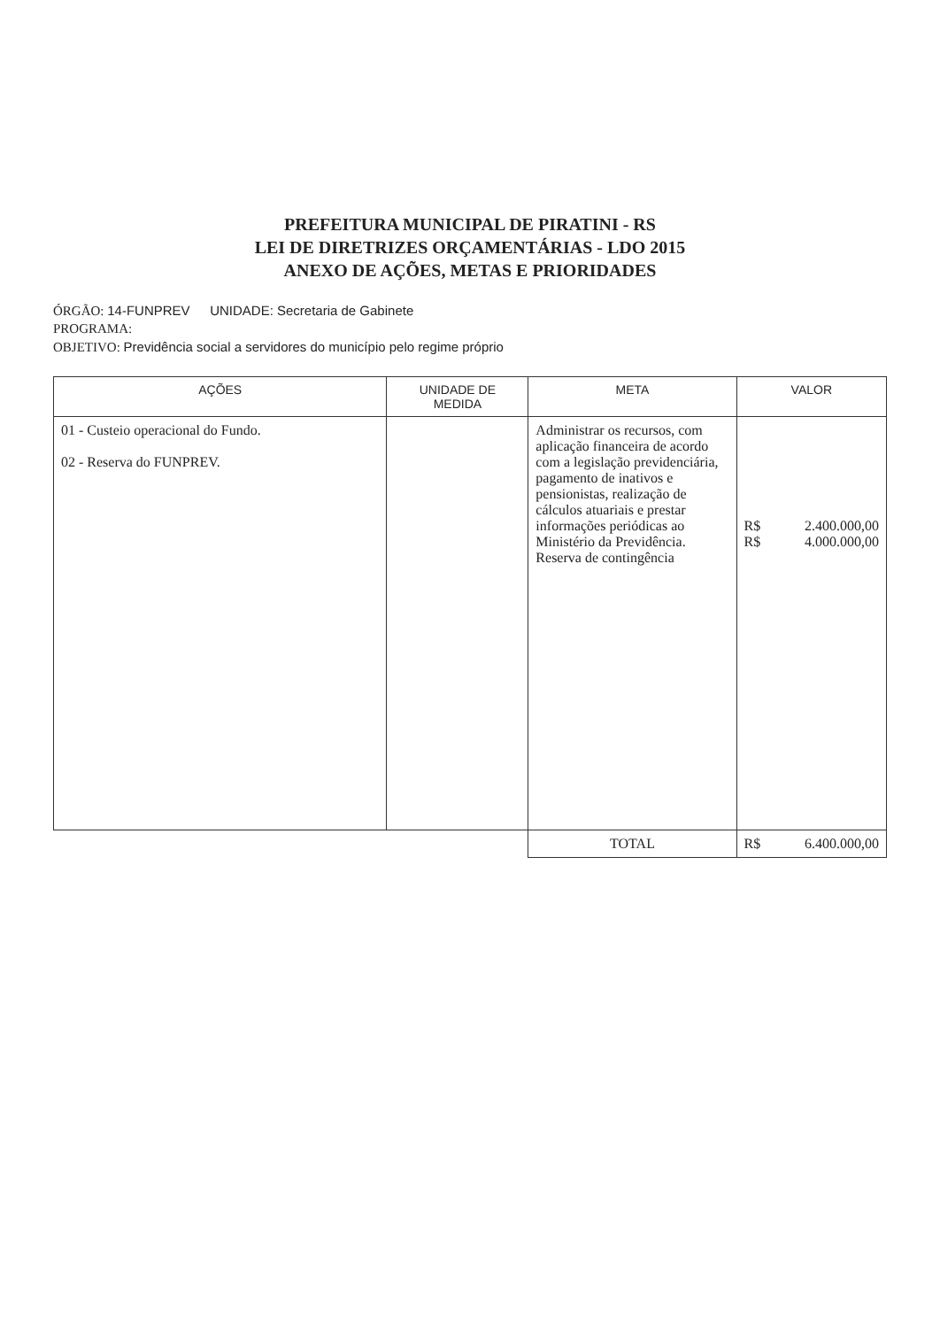PREFEITURA MUNICIPAL DE PIRATINI - RS
LEI DE DIRETRIZES ORÇAMENTÁRIAS - LDO 2015
ANEXO DE AÇÕES, METAS E PRIORIDADES
ÓRGÃO: 14-FUNPREV UNIDADE: Secretaria de Gabinete
PROGRAMA:
OBJETIVO: Previdência social a servidores do município pelo regime próprio
| AÇÕES | UNIDADE DE MEDIDA | META | VALOR |
| --- | --- | --- | --- |
| 01 - Custeio operacional do Fundo. 02 - Reserva do FUNPREV. | | Administrar os recursos, com aplicação financeira de acordo com a legislação previdenciária, pagamento de inativos e pensionistas, realização de cálculos atuariais e prestar informações periódicas ao Ministério da Previdência. Reserva de contingência | R$ 2.400.000,00 R$ 4.000.000,00 |
| | | TOTAL | R$ 6.400.000,00 |